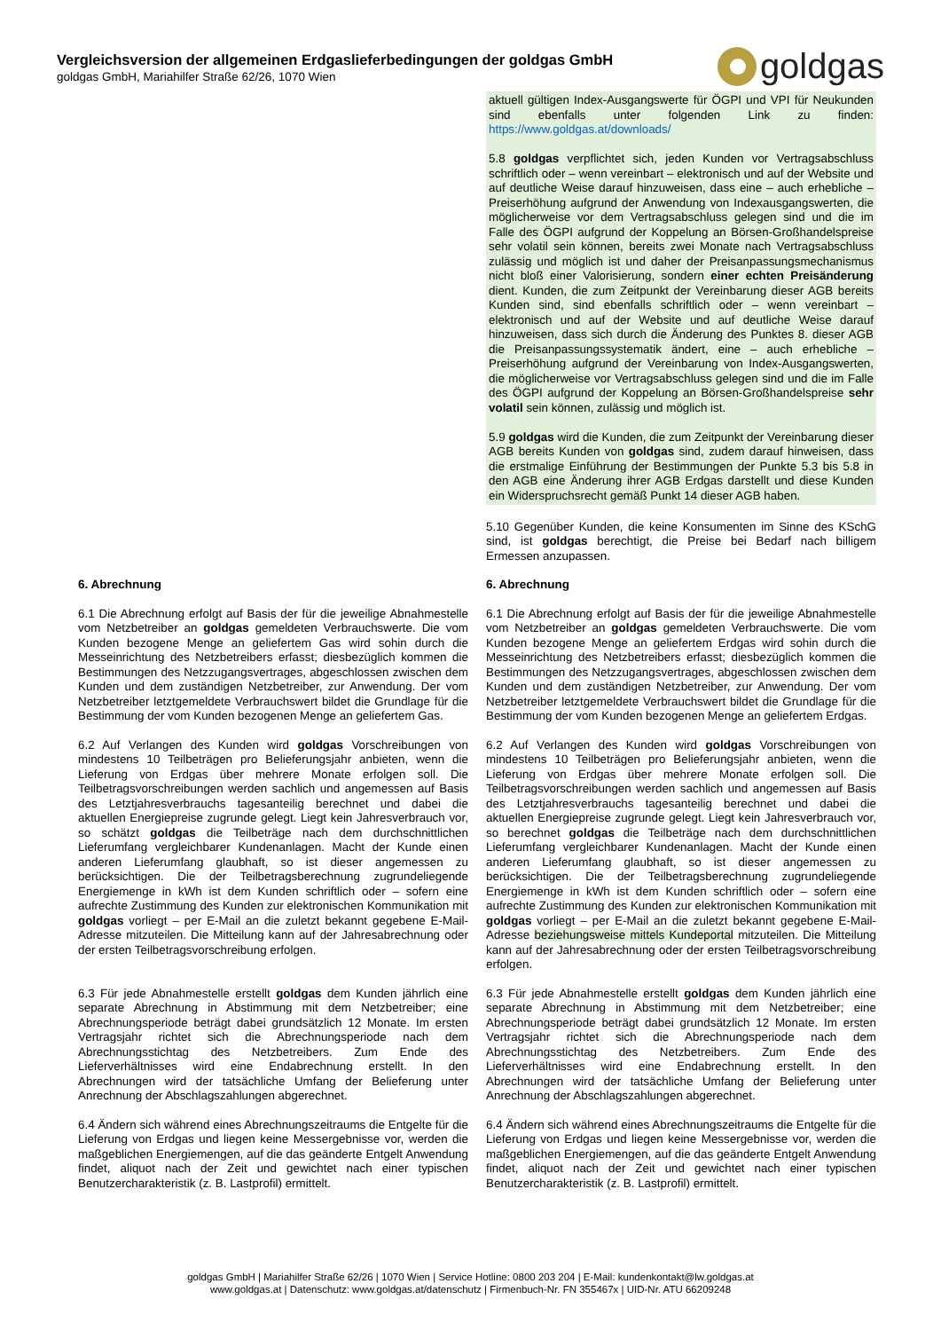Vergleichsversion der allgemeinen Erdgaslieferbedingungen der goldgas GmbH
goldgas GmbH, Mariahilfer Straße 62/26, 1070 Wien
gold gas
| | aktuell gültigen Index-Ausgangswerte für ÖGPI und VPI für Neukunden sind ebenfalls unter folgenden Link zu finden: https://www.goldgas.at/downloads/ 5.8 goldgas verpflichtet sich, jeden Kunden vor Vertragsabschluss schriftlich oder – wenn vereinbart – elektronisch und auf der Website und auf deutliche Weise darauf hinzuweisen, dass eine – auch erhebliche – Preiserhöhung aufgrund der Anwendung von Indexausgangswerten, die möglicherweise vor dem Vertragsabschluss gelegen sind und die im Falle des ÖGPI aufgrund der Koppelung an Börsen-Großhandelspreise sehr volatil sein können, bereits zwei Monate nach Vertragsabschluss zulässig und möglich ist und daher der Preisanpassungsmechanismus nicht bloß einer Valorisierung, sondern einer echten Preisänderung dient. Kunden, die zum Zeitpunkt der Vereinbarung dieser AGB bereits Kunden sind, sind ebenfalls schriftlich oder – wenn vereinbart – elektronisch und auf der Website und auf deutliche Weise darauf hinzuweisen, dass sich durch die Änderung des Punktes 8. dieser AGB die Preisanpassungssystematik ändert, eine – auch erhebliche – Preiserhöhung aufgrund der Vereinbarung von Index-Ausgangswerten, die möglicherweise vor Vertragsabschluss gelegen sind und die im Falle des ÖGPI aufgrund der Koppelung an Börsen-Großhandelspreise sehr volatil sein können, zulässig und möglich ist. 5.9 goldgas wird die Kunden, die zum Zeitpunkt der Vereinbarung dieser AGB bereits Kunden von goldgas sind, zudem darauf hinweisen, dass die erstmalige Einführung der Bestimmungen der Punkte 5.3 bis 5.8 in den AGB eine Änderung ihrer AGB Erdgas darstellt und diese Kunden ein Widerspruchsrecht gemäß Punkt 14 dieser AGB haben. 5.10 Gegenüber Kunden, die keine Konsumenten im Sinne des KSchG sind, ist goldgas berechtigt, die Preise bei Bedarf nach billigem Ermessen anzupassen. |
| 6. Abrechnung 6.1 Die Abrechnung erfolgt auf Basis der für die jeweilige Abnahmestelle vom Netzbetreiber an goldgas gemeldeten Verbrauchswerte. Die vom Kunden bezogene Menge an geliefertem Gas wird sohin durch die Messeinrichtung des Netzbetreibers erfasst; diesbezüglich kommen die Bestimmungen des Netzzugangsvertrages, abgeschlossen zwischen dem Kunden und dem zuständigen Netzbetreiber, zur Anwendung. Der vom Netzbetreiber letztgemeldete Verbrauchswert bildet die Grundlage für die Bestimmung der vom Kunden bezogenen Menge an geliefertem Gas. 6.2 Auf Verlangen des Kunden wird goldgas Vorschreibungen von mindestens 10 Teilbeträgen pro Belieferungsjahr anbieten, wenn die Lieferung von Erdgas über mehrere Monate erfolgen soll. Die Teilbetragsvorschreibungen werden sachlich und angemessen auf Basis des Letztjahresverbrauchs tagesanteilig berechnet und dabei die aktuellen Energiepreise zugrunde gelegt. Liegt kein Jahresverbrauch vor, so schätzt goldgas die Teilbeträge nach dem durchschnittlichen Lieferumfang vergleichbarer Kundenanlagen. Macht der Kunde einen anderen Lieferumfang glaubhaft, so ist dieser angemessen zu berücksichtigen. Die der Teilbetragsberechnung zugrundeliegende Energiemenge in kWh ist dem Kunden schriftlich oder – sofern eine aufrechte Zustimmung des Kunden zur elektronischen Kommunikation mit goldgas vorliegt – per E-Mail an die zuletzt bekannt gegebene E-Mail-Adresse mitzuteilen. Die Mitteilung kann auf der Jahresabrechnung oder der ersten Teilbetragsvorschreibung erfolgen. 6.3 Für jede Abnahmestelle erstellt goldgas dem Kunden jährlich eine separate Abrechnung in Abstimmung mit dem Netzbetreiber; eine Abrechnungsperiode beträgt dabei grundsätzlich 12 Monate. Im ersten Vertragsjahr richtet sich die Abrechnungsperiode nach dem Abrechnungsstichtag des Netzbetreibers. Zum Ende des Lieferverhältnisses wird eine Endabrechnung erstellt. In den Abrechnungen wird der tatsächliche Umfang der Belieferung unter Anrechnung der Abschlagszahlungen abgerechnet. 6.4 Ändern sich während eines Abrechnungszeitraums die Entgelte für die Lieferung von Erdgas und liegen keine Messergebnisse vor, werden die maßgeblichen Energiemengen, auf die das geänderte Entgelt Anwendung findet, aliquot nach der Zeit und gewichtet nach einer typischen Benutzercharakteristik (z. B. Lastprofil) ermittelt. | 6. Abrechnung 6.1 Die Abrechnung erfolgt auf Basis der für die jeweilige Abnahmestelle vom Netzbetreiber an goldgas gemeldeten Verbrauchswerte. Die vom Kunden bezogene Menge an geliefertem Erdgas wird sohin durch die Messeinrichtung des Netzbetreibers erfasst; diesbezüglich kommen die Bestimmungen des Netzzugangsvertrages, abgeschlossen zwischen dem Kunden und dem zuständigen Netzbetreiber, zur Anwendung. Der vom Netzbetreiber letztgemeldete Verbrauchswert bildet die Grundlage für die Bestimmung der vom Kunden bezogenen Menge an geliefertem Erdgas. 6.2 Auf Verlangen des Kunden wird goldgas Vorschreibungen von mindestens 10 Teilbeträgen pro Belieferungsjahr anbieten, wenn die Lieferung von Erdgas über mehrere Monate erfolgen soll. Die Teilbetragsvorschreibungen werden sachlich und angemessen auf Basis des Letztjahresverbrauchs tagesanteilig berechnet und dabei die aktuellen Energiepreise zugrunde gelegt. Liegt kein Jahresverbrauch vor, so berechnet goldgas die Teilbeträge nach dem durchschnittlichen Lieferumfang vergleichbarer Kundenanlagen. Macht der Kunde einen anderen Lieferumfang glaubhaft, so ist dieser angemessen zu berücksichtigen. Die der Teilbetragsberechnung zugrundeliegende Energiemenge in kWh ist dem Kunden schriftlich oder – sofern eine aufrechte Zustimmung des Kunden zur elektronischen Kommunikation mit goldgas vorliegt – per E-Mail an die zuletzt bekannt gegebene E-Mail-Adresse beziehungsweise mittels Kundeportal mitzuteilen. Die Mitteilung kann auf der Jahresabrechnung oder der ersten Teilbetragsvorschreibung erfolgen. 6.3 Für jede Abnahmestelle erstellt goldgas dem Kunden jährlich eine separate Abrechnung in Abstimmung mit dem Netzbetreiber; eine Abrechnungsperiode beträgt dabei grundsätzlich 12 Monate. Im ersten Vertragsjahr richtet sich die Abrechnungsperiode nach dem Abrechnungsstichtag des Netzbetreibers. Zum Ende des Lieferverhältnisses wird eine Endabrechnung erstellt. In den Abrechnungen wird der tatsächliche Umfang der Belieferung unter Anrechnung der Abschlagszahlungen abgerechnet. 6.4 Ändern sich während eines Abrechnungszeitraums die Entgelte für die Lieferung von Erdgas und liegen keine Messergebnisse vor, werden die maßgeblichen Energiemengen, auf die das geänderte Entgelt Anwendung findet, aliquot nach der Zeit und gewichtet nach einer typischen Benutzercharakteristik (z. B. Lastprofil) ermittelt. |
goldgas GmbH | Mariahilfer Straße 62/26 | 1070 Wien | Service Hotline: 0800 203 204 | E-Mail: kundenkontakt@lw.goldgas.at
www.goldgas.at | Datenschutz: www.goldgas.at/datenschutz | Firmenbuch-Nr. FN 355467x | UID-Nr. ATU 66209248